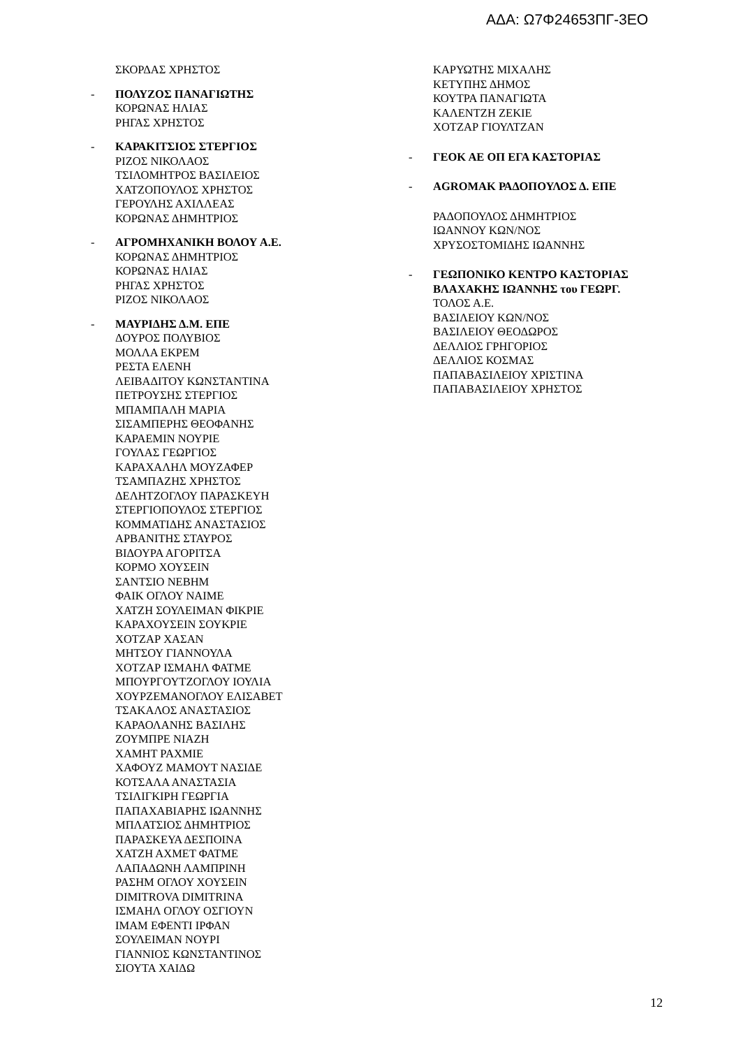ΑΔΑ: Ω7Φ24653ΠΓ-3ΕΟ
ΣΚΟΡΔΑΣ ΧΡΗΣΤΟΣ
- ΠΟΛΥΖΟΣ ΠΑΝΑΓΙΩΤΗΣ
ΚΟΡΩΝΑΣ ΗΛΙΑΣ
ΡΗΓΑΣ ΧΡΗΣΤΟΣ
- ΚΑΡΑΚΙΤΣΙΟΣ ΣΤΕΡΓΙΟΣ
ΡΙΖΟΣ ΝΙΚΟΛΑΟΣ
ΤΣΙΛΟΜΗΤΡΟΣ ΒΑΣΙΛΕΙΟΣ
ΧΑΤΖΟΠΟΥΛΟΣ ΧΡΗΣΤΟΣ
ΓΕΡΟΥΛΗΣ ΑΧΙΛΛΕΑΣ
ΚΟΡΩΝΑΣ ΔΗΜΗΤΡΙΟΣ
- ΑΓΡΟΜΗΧΑΝΙΚΗ ΒΟΛΟΥ Α.Ε.
ΚΟΡΩΝΑΣ ΔΗΜΗΤΡΙΟΣ
ΚΟΡΩΝΑΣ ΗΛΙΑΣ
ΡΗΓΑΣ ΧΡΗΣΤΟΣ
ΡΙΖΟΣ ΝΙΚΟΛΑΟΣ
- ΜΑΥΡΙΔΗΣ Δ.Μ. ΕΠΕ
ΔΟΥΡΟΣ ΠΟΛΥΒΙΟΣ
ΜΟΛΛΑ ΕΚΡΕΜ
ΡΕΣΤΑ ΕΛΕΝΗ
ΛΕΙΒΑΔΙΤΟΥ ΚΩΝΣΤΑΝΤΙΝΑ
ΠΕΤΡΟΥΣΗΣ ΣΤΕΡΓΙΟΣ
ΜΠΑΜΠΑΛΗ ΜΑΡΙΑ
ΣΙΣΑΜΠΕΡΗΣ ΘΕΟΦΑΝΗΣ
ΚΑΡΑΕΜΙΝ ΝΟΥΡΙΕ
ΓΟΥΛΑΣ ΓΕΩΡΓΙΟΣ
ΚΑΡΑΧΑΛΗΛ ΜΟΥΖΑΦΕΡ
ΤΣΑΜΠΑΖΗΣ ΧΡΗΣΤΟΣ
ΔΕΛΗΤΖΟΓΛΟΥ ΠΑΡΑΣΚΕΥΗ
ΣΤΕΡΓΙΟΠΟΥΛΟΣ ΣΤΕΡΓΙΟΣ
ΚΟΜΜΑΤΙΔΗΣ ΑΝΑΣΤΑΣΙΟΣ
ΑΡΒΑΝΙΤΗΣ ΣΤΑΥΡΟΣ
ΒΙΔΟΥΡΑ ΑΓΟΡΙΤΣΑ
ΚΟΡΜΟ ΧΟΥΣΕΙΝ
ΣΑΝΤΣΙΟ ΝΕΒΗΜ
ΦΑΙΚ ΟΓΛΟΥ ΝΑΙΜΕ
ΧΑΤΖΗ ΣΟΥΛΕΙΜΑΝ ΦΙΚΡΙΕ
ΚΑΡΑΧΟΥΣΕΙΝ ΣΟΥΚΡΙΕ
ΧΟΤΖΑΡ ΧΑΣΑΝ
ΜΗΤΣΟΥ ΓΙΑΝΝΟΥΛΑ
ΧΟΤΖΑΡ ΙΣΜΑΗΛ ΦΑΤΜΕ
ΜΠΟΥΡΓΟΥΤΖΟΓΛΟΥ ΙΟΥΛΙΑ
ΧΟΥΡΖΕΜΑΝΟΓΛΟΥ ΕΛΙΣΑΒΕΤ
ΤΣΑΚΑΛΟΣ ΑΝΑΣΤΑΣΙΟΣ
ΚΑΡΑΟΛΑΝΗΣ ΒΑΣΙΛΗΣ
ΖΟΥΜΠΡΕ ΝΙΑΖΗ
ΧΑΜΗΤ ΡΑΧΜΙΕ
ΧΑΦΟΥΖ ΜΑΜΟΥΤ ΝΑΣΙΔΕ
ΚΟΤΣΑΛΑ ΑΝΑΣΤΑΣΙΑ
ΤΣΙΛΙΓΚΙΡΗ ΓΕΩΡΓΙΑ
ΠΑΠΑΧΑΒΙΑΡΗΣ ΙΩΑΝΝΗΣ
ΜΠΛΑΤΣΙΟΣ ΔΗΜΗΤΡΙΟΣ
ΠΑΡΑΣΚΕΥΑ ΔΕΣΠΟΙΝΑ
ΧΑΤΖΗ ΑΧΜΕΤ ΦΑΤΜΕ
ΛΑΠΑΔΩΝΗ ΛΑΜΠΡΙΝΗ
ΡΑΣΗΜ ΟΓΛΟΥ ΧΟΥΣΕΙΝ
DIMITROVA DIMITRINA
ΙΣΜΑΗΛ ΟΓΛΟΥ ΟΣΓΙΟΥΝ
ΙΜΑΜ ΕΦΕΝΤΙ ΙΡΦΑΝ
ΣΟΥΛΕΙΜΑΝ ΝΟΥΡΙ
ΓΙΑΝΝΙΟΣ ΚΩΝΣΤΑΝΤΙΝΟΣ
ΣΙΟΥΤΑ ΧΑΙΔΩ
ΚΑΡΥΩΤΗΣ ΜΙΧΑΛΗΣ
ΚΕΤΥΠΗΣ ΔΗΜΟΣ
ΚΟΥΤΡΑ ΠΑΝΑΓΙΩΤΑ
ΚΑΛΕΝΤΖΗ ΖΕΚΙΕ
ΧΟΤΖΑΡ ΓΙΟΥΛΤΖΑΝ
- ΓΕΟΚ ΑΕ ΟΠ ΕΓΑ ΚΑΣΤΟΡΙΑΣ
- AGROMAK ΡΑΔΟΠΟΥΛΟΣ Δ. ΕΠΕ
ΡΑΔΟΠΟΥΛΟΣ ΔΗΜΗΤΡΙΟΣ
ΙΩΑΝΝΟΥ ΚΩΝ/ΝΟΣ
ΧΡΥΣΟΣΤΟΜΙΔΗΣ ΙΩΑΝΝΗΣ
- ΓΕΩΠΟΝΙΚΟ ΚΕΝΤΡΟ ΚΑΣΤΟΡΙΑΣ
ΒΛΑΧΑΚΗΣ ΙΩΑΝΝΗΣ του ΓΕΩΡΓ.
ΤΟΛΟΣ Α.Ε.
ΒΑΣΙΛΕΙΟΥ ΚΩΝ/ΝΟΣ
ΒΑΣΙΛΕΙΟΥ ΘΕΟΔΩΡΟΣ
ΔΕΛΛΙΟΣ ΓΡΗΓΟΡΙΟΣ
ΔΕΛΛΙΟΣ ΚΟΣΜΑΣ
ΠΑΠΑΒΑΣΙΛΕΙΟΥ ΧΡΙΣΤΙΝΑ
ΠΑΠΑΒΑΣΙΛΕΙΟΥ ΧΡΗΣΤΟΣ
12